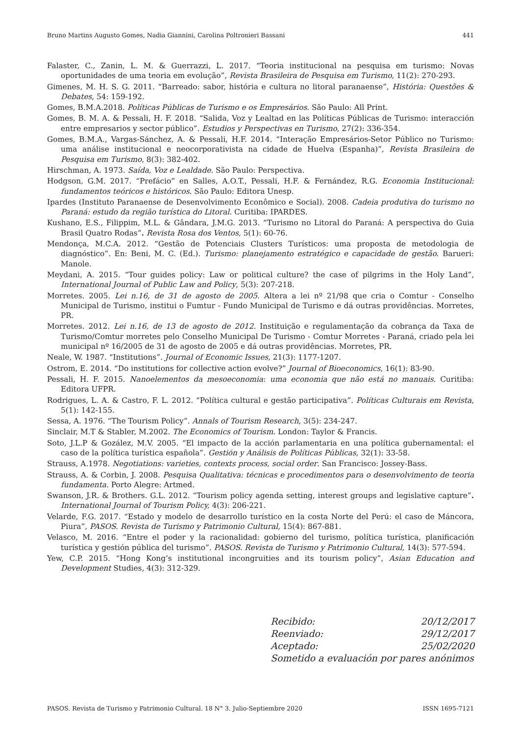Bruno Martins Augusto Gomes, Nadia Giannini, Carolina Poltronieri Bassani 441
Falaster, C., Zanin, L. M. & Guerrazzi, L. 2017. “Teoria institucional na pesquisa em turismo: Novas oportunidades de uma teoria em evolução”, Revista Brasileira de Pesquisa em Turismo, 11(2): 270-293.
Gimenes, M. H. S. G. 2011. “Barreado: sabor, história e cultura no litoral paranaense”, História: Questões & Debates, 54: 159-192.
Gomes, B.M.A.2018. Políticas Públicas de Turismo e os Empresários. São Paulo: All Print.
Gomes, B. M. A. & Pessali, H. F. 2018. “Salida, Voz y Lealtad en las Políticas Públicas de Turismo: interacción entre empresarios y sector público”. Estudios y Perspectivas en Turismo, 27(2): 336-354.
Gomes, B.M.A., Vargas-Sánchez, A. & Pessali, H.F. 2014. “Interação Empresários-Setor Público no Turismo: uma análise institucional e neocorporativista na cidade de Huelva (Espanha)”, Revista Brasileira de Pesquisa em Turismo, 8(3): 382-402.
Hirschman, A. 1973. Saída, Voz e Lealdade. São Paulo: Perspectiva.
Hodgson, G.M. 2017. “Prefácio” en Salles, A.O.T., Pessali, H.F. & Fernández, R.G. Economia Institucional: fundamentos teóricos e históricos. São Paulo: Editora Unesp.
Ipardes (Instituto Paranaense de Desenvolvimento Econômico e Social). 2008. Cadeia produtiva do turismo no Paraná: estudo da região turística do Litoral. Curitiba: IPARDES.
Kushano, E.S., Filippim, M.L. & Gândara, J.M.G. 2013. “Turismo no Litoral do Paraná: A perspectiva do Guia Brasil Quatro Rodas”. Revista Rosa dos Ventos, 5(1): 60-76.
Mendonça, M.C.A. 2012. “Gestão de Potenciais Clusters Turísticos: uma proposta de metodologia de diagnóstico”. En: Beni, M. C. (Ed.). Turismo: planejamento estratégico e capacidade de gestão. Barueri: Manole.
Meydani, A. 2015. “Tour guides policy: Law or political culture? the case of pilgrims in the Holy Land”, International Journal of Public Law and Policy, 5(3): 207-218.
Morretes. 2005. Lei n.16, de 31 de agosto de 2005. Altera a lei nº 21/98 que cria o Comtur - Conselho Municipal de Turismo, institui o Fumtur - Fundo Municipal de Turismo e dá outras providências. Morretes, PR.
Morretes. 2012. Lei n.16, de 13 de agosto de 2012. Instituição e regulamentação da cobrança da Taxa de Turismo/Comtur morretes pelo Conselho Municipal De Turismo - Comtur Morretes - Paraná, criado pela lei municipal nº 16/2005 de 31 de agosto de 2005 e dá outras providências. Morretes, PR.
Neale, W. 1987. “Institutions”. Journal of Economic Issues, 21(3): 1177-1207.
Ostrom, E. 2014. “Do institutions for collective action evolve?” Journal of Bioeconomics, 16(1): 83-90.
Pessali, H. F. 2015. Nanoelementos da mesoeconomia: uma economia que não está no manuais. Curitiba: Editora UFPR.
Rodrigues, L. A. & Castro, F. L. 2012. “Política cultural e gestão participativa”. Políticas Culturais em Revista, 5(1): 142-155.
Sessa, A. 1976. “The Tourism Policy”. Annals of Tourism Research, 3(5): 234-247.
Sinclair, M.T & Stabler, M.2002. The Economics of Tourism. London: Taylor & Francis.
Soto, J.L.P & Gozález, M.V. 2005. “El impacto de la acción parlamentaria en una política gubernamental: el caso de la política turística española”. Gestión y Análisis de Políticas Públicas, 32(1): 33-58.
Strauss, A.1978. Negotiations: varieties, contexts process, social order. San Francisco: Jossey-Bass.
Strauss, A. & Corbin, J. 2008. Pesquisa Qualitativa: técnicas e procedimentos para o desenvolvimento de teoria fundamenta. Porto Alegre: Artmed.
Swanson, J.R. & Brothers. G.L. 2012. “Tourism policy agenda setting, interest groups and legislative capture”. International Journal of Tourism Policy, 4(3): 206-221.
Velarde, F.G. 2017. “Estado y modelo de desarrollo turístico en la costa Norte del Perú: el caso de Máncora, Piura”, PASOS. Revista de Turismo y Patrimonio Cultural, 15(4): 867-881.
Velasco, M. 2016. “Entre el poder y la racionalidad: gobierno del turismo, política turística, planificación turística y gestión pública del turismo”. PASOS. Revista de Turismo y Patrimonio Cultural, 14(3): 577-594.
Yew, C.P. 2015. “Hong Kong’s institutional incongruities and its tourism policy”, Asian Education and Development Studies, 4(3): 312-329.
Recibido: 20/12/2017
Reenviado: 29/12/2017
Aceptado: 25/02/2020
Sometido a evaluación por pares anónimos
PASOS. Revista de Turismo y Patrimonio Cultural. 18 N° 3. Julio-Septiembre 2020 ISSN 1695-7121